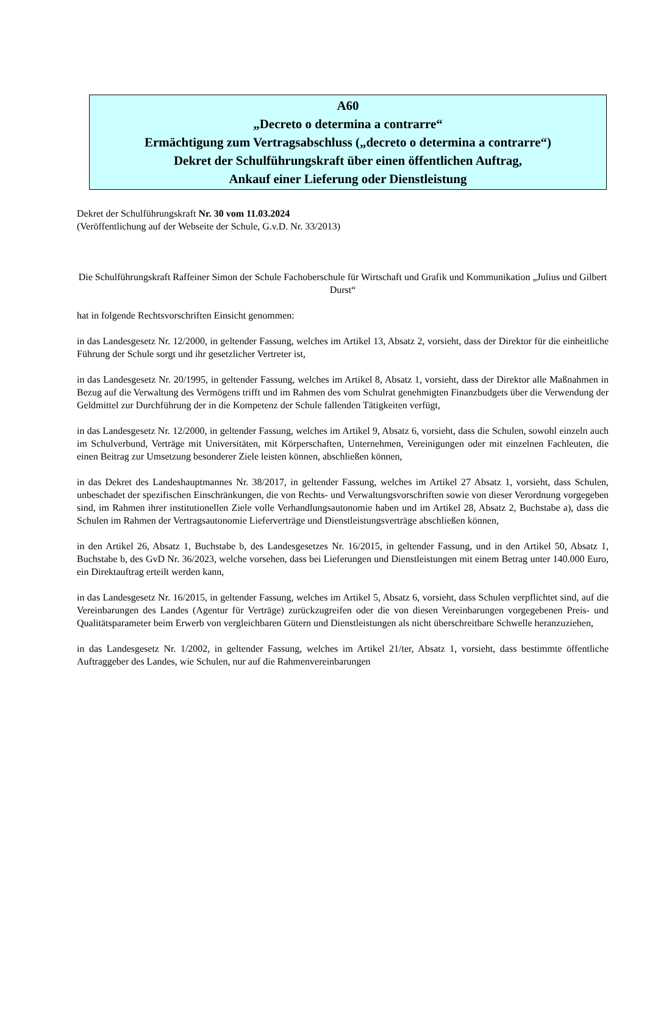A60
„Decreto o determina a contrarre“
Ermächtigung zum Vertragsabschluss („decreto o determina a contrarre“)
Dekret der Schulführungskraft über einen öffentlichen Auftrag,
Ankauf einer Lieferung oder Dienstleistung
Dekret der Schulführungskraft Nr. 30 vom 11.03.2024
(Veröffentlichung auf der Webseite der Schule, G.v.D. Nr. 33/2013)
Die Schulführungskraft Raffeiner Simon der Schule Fachoberschule für Wirtschaft und Grafik und Kommunikation „Julius und Gilbert Durst“
hat in folgende Rechtsvorschriften Einsicht genommen:
in das Landesgesetz Nr. 12/2000, in geltender Fassung, welches im Artikel 13, Absatz 2, vorsieht, dass der Direktor für die einheitliche Führung der Schule sorgt und ihr gesetzlicher Vertreter ist,
in das Landesgesetz Nr. 20/1995, in geltender Fassung, welches im Artikel 8, Absatz 1, vorsieht, dass der Direktor alle Maßnahmen in Bezug auf die Verwaltung des Vermögens trifft und im Rahmen des vom Schulrat genehmigten Finanzbudgets über die Verwendung der Geldmittel zur Durchführung der in die Kompetenz der Schule fallenden Tätigkeiten verfügt,
in das Landesgesetz Nr. 12/2000, in geltender Fassung, welches im Artikel 9, Absatz 6, vorsieht, dass die Schulen, sowohl einzeln auch im Schulverbund, Verträge mit Universitäten, mit Körperschaften, Unternehmen, Vereinigungen oder mit einzelnen Fachleuten, die einen Beitrag zur Umsetzung besonderer Ziele leisten können, abschließen können,
in das Dekret des Landeshauptmannes Nr. 38/2017, in geltender Fassung, welches im Artikel 27 Absatz 1, vorsieht, dass Schulen, unbeschadet der spezifischen Einschränkungen, die von Rechts- und Verwaltungsvorschriften sowie von dieser Verordnung vorgegeben sind, im Rahmen ihrer institutionellen Ziele volle Verhandlungsautonomie haben und im Artikel 28, Absatz 2, Buchstabe a), dass die Schulen im Rahmen der Vertragsautonomie Lieferverträge und Dienstleistungsverträge abschließen können,
in den Artikel 26, Absatz 1, Buchstabe b, des Landesgesetzes Nr. 16/2015, in geltender Fassung, und in den Artikel 50, Absatz 1, Buchstabe b, des GvD Nr. 36/2023, welche vorsehen, dass bei Lieferungen und Dienstleistungen mit einem Betrag unter 140.000 Euro, ein Direktauftrag erteilt werden kann,
in das Landesgesetz Nr. 16/2015, in geltender Fassung, welches im Artikel 5, Absatz 6, vorsieht, dass Schulen verpflichtet sind, auf die Vereinbarungen des Landes (Agentur für Verträge) zurückzugreifen oder die von diesen Vereinbarungen vorgegebenen Preis- und Qualitätsparameter beim Erwerb von vergleichbaren Gütern und Dienstleistungen als nicht überschreitbare Schwelle heranzuziehen,
in das Landesgesetz Nr. 1/2002, in geltender Fassung, welches im Artikel 21/ter, Absatz 1, vorsieht, dass bestimmte öffentliche Auftraggeber des Landes, wie Schulen, nur auf die Rahmenvereinbarungen